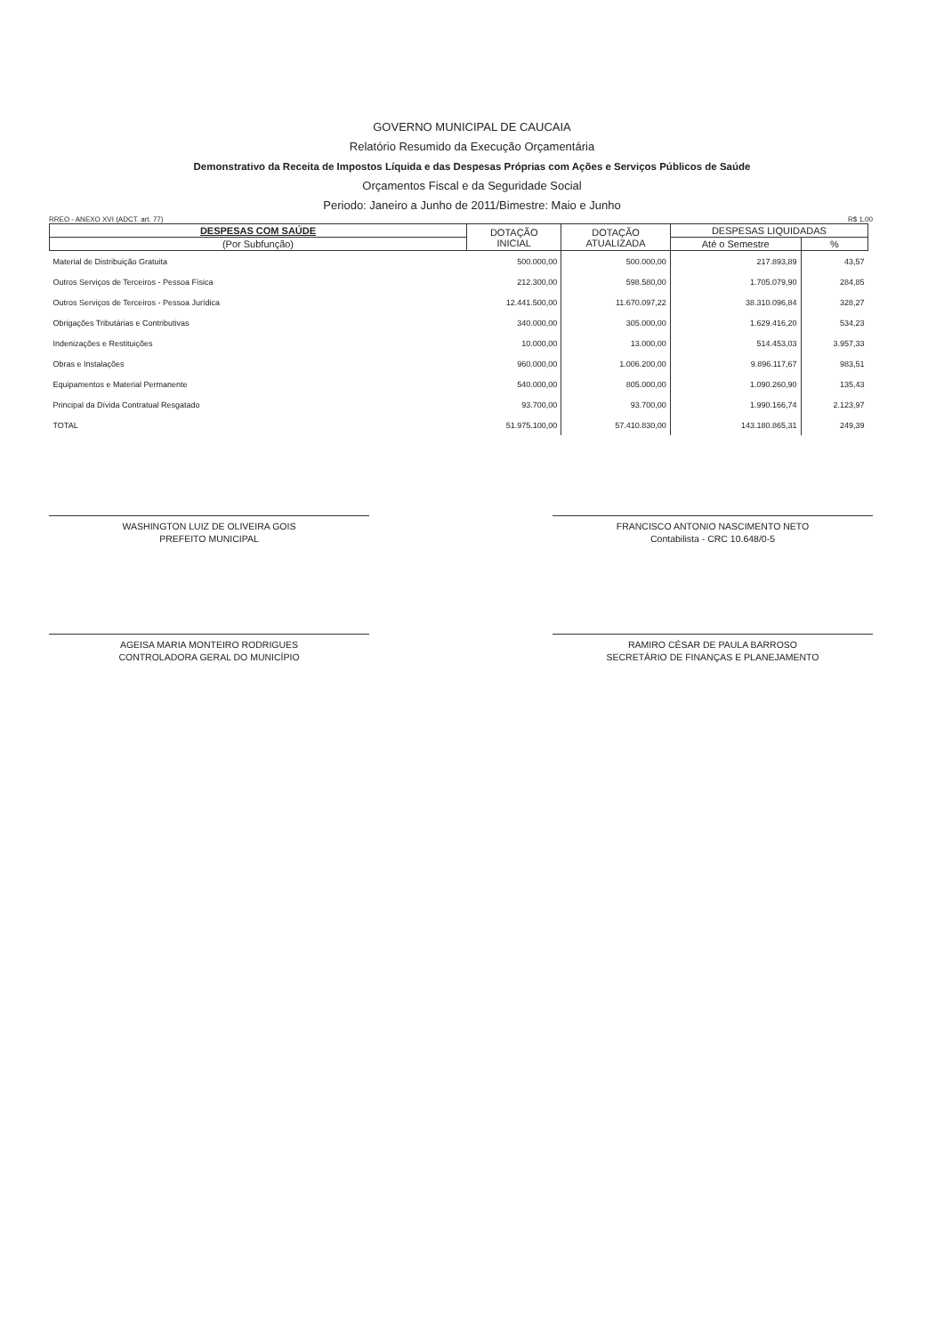GOVERNO MUNICIPAL DE CAUCAIA
Relatório Resumido da Execução Orçamentária
Demonstrativo da Receita de Impostos Líquida e das Despesas Próprias com Ações e Serviços Públicos de Saúde
Orçamentos Fiscal e da Seguridade Social
Periodo: Janeiro a Junho de 2011/Bimestre: Maio e Junho
RREO - ANEXO XVI (ADCT. art. 77) R$ 1,00
| DESPESAS COM SAÚDE | DOTAÇÃO INICIAL | DOTAÇÃO ATUALIZADA | DESPESAS LIQUIDADAS | |
| --- | --- | --- | --- | --- |
| (Por Subfunção) | | | Até o Semestre | % |
| Material de Distribuição Gratuita | 500.000,00 | 500.000,00 | 217.893,89 | 43,57 |
| Outros Serviços de Terceiros - Pessoa Física | 212.300,00 | 598.580,00 | 1.705.079,90 | 284,85 |
| Outros Serviços de Terceiros - Pessoa Jurídica | 12.441.500,00 | 11.670.097,22 | 38.310.096,84 | 328,27 |
| Obrigações Tributárias e Contributivas | 340.000,00 | 305.000,00 | 1.629.416,20 | 534,23 |
| Indenizações e Restituições | 10.000,00 | 13.000,00 | 514.453,03 | 3.957,33 |
| Obras e Instalações | 960.000,00 | 1.006.200,00 | 9.896.117,67 | 983,51 |
| Equipamentos e Material Permanente | 540.000,00 | 805.000,00 | 1.090.260,90 | 135,43 |
| Principal da Dívida Contratual Resgatado | 93.700,00 | 93.700,00 | 1.990.166,74 | 2.123,97 |
| TOTAL | 51.975.100,00 | 57.410.830,00 | 143.180.865,31 | 249,39 |
WASHINGTON LUIZ DE OLIVEIRA GOIS
PREFEITO MUNICIPAL
FRANCISCO ANTONIO NASCIMENTO NETO
Contabilista - CRC 10.648/0-5
AGEISA MARIA MONTEIRO RODRIGUES
CONTROLADORA GERAL DO MUNICÍPIO
RAMIRO CÉSAR DE PAULA BARROSO
SECRETÁRIO DE FINANÇAS E PLANEJAMENTO